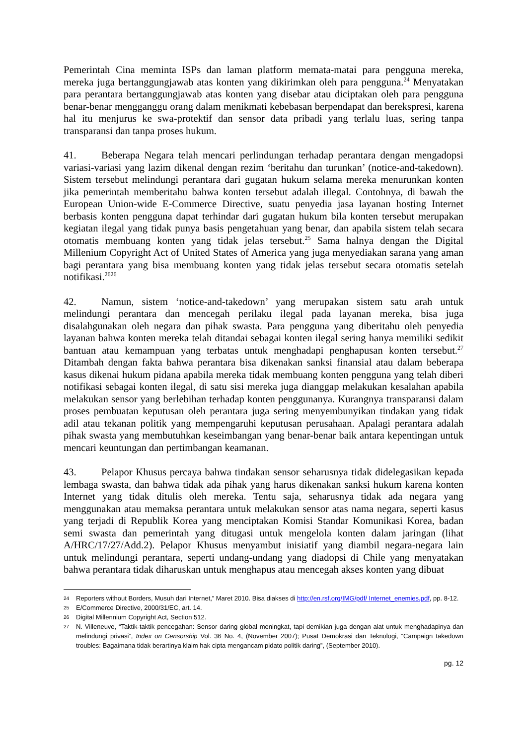Pemerintah Cina meminta ISPs dan laman platform memata-matai para pengguna mereka, mereka juga bertanggungjawab atas konten yang dikirimkan oleh para pengguna.<sup>24</sup> Menyatakan para perantara bertanggungjawab atas konten yang disebar atau diciptakan oleh para pengguna benar-benar mengganggu orang dalam menikmati kebebasan berpendapat dan berekspresi, karena hal itu menjurus ke swa-protektif dan sensor data pribadi yang terlalu luas, sering tanpa transparansi dan tanpa proses hukum.
41. Beberapa Negara telah mencari perlindungan terhadap perantara dengan mengadopsi variasi-variasi yang lazim dikenal dengan rezim ‘beritahu dan turunkan’ (notice-and-takedown). Sistem tersebut melindungi perantara dari gugatan hukum selama mereka menurunkan konten jika pemerintah memberitahu bahwa konten tersebut adalah illegal. Contohnya, di bawah the European Union-wide E-Commerce Directive, suatu penyedia jasa layanan hosting Internet berbasis konten pengguna dapat terhindar dari gugatan hukum bila konten tersebut merupakan kegiatan ilegal yang tidak punya basis pengetahuan yang benar, dan apabila sistem telah secara otomatis membuang konten yang tidak jelas tersebut.<sup>25</sup> Sama halnya dengan the Digital Millenium Copyright Act of United States of America yang juga menyediakan sarana yang aman bagi perantara yang bisa membuang konten yang tidak jelas tersebut secara otomatis setelah notifikasi.<sup>2626</sup>
42. Namun, sistem ‘notice-and-takedown’ yang merupakan sistem satu arah untuk melindungi perantara dan mencegah perilaku ilegal pada layanan mereka, bisa juga disalahgunakan oleh negara dan pihak swasta. Para pengguna yang diberitahu oleh penyedia layanan bahwa konten mereka telah ditandai sebagai konten ilegal sering hanya memiliki sedikit bantuan atau kemampuan yang terbatas untuk menghadapi penghapusan konten tersebut.<sup>27</sup> Ditambah dengan fakta bahwa perantara bisa dikenakan sanksi finansial atau dalam beberapa kasus dikenai hukum pidana apabila mereka tidak membuang konten pengguna yang telah diberi notifikasi sebagai konten ilegal, di satu sisi mereka juga dianggap melakukan kesalahan apabila melakukan sensor yang berlebihan terhadap konten penggunanya. Kurangnya transparansi dalam proses pembuatan keputusan oleh perantara juga sering menyembunyikan tindakan yang tidak adil atau tekanan politik yang mempengaruhi keputusan perusahaan. Apalagi perantara adalah pihak swasta yang membutuhkan keseimbangan yang benar-benar baik antara kepentingan untuk mencari keuntungan dan pertimbangan keamanan.
43. Pelapor Khusus percaya bahwa tindakan sensor seharusnya tidak didelegasikan kepada lembaga swasta, dan bahwa tidak ada pihak yang harus dikenakan sanksi hukum karena konten Internet yang tidak ditulis oleh mereka. Tentu saja, seharusnya tidak ada negara yang menggunakan atau memaksa perantara untuk melakukan sensor atas nama negara, seperti kasus yang terjadi di Republik Korea yang menciptakan Komisi Standar Komunikasi Korea, badan semi swasta dan pemerintah yang ditugasi untuk mengelola konten dalam jaringan (lihat A/HRC/17/27/Add.2). Pelapor Khusus menyambut inisiatif yang diambil negara-negara lain untuk melindungi perantara, seperti undang-undang yang diadopsi di Chile yang menyatakan bahwa perantara tidak diharuskan untuk menghapus atau mencegah akses konten yang dibuat
24 Reporters without Borders, Musuh dari Internet,” Maret 2010. Bisa diakses di http://en.rsf.org/IMG/pdf/ Internet_enemies.pdf, pp. 8-12.
25 E/Commerce Directive, 2000/31/EC, art. 14.
26 Digital Millennium Copyright Act, Section 512.
27 N. Villeneuve, “Taktik-taktik pencegahan: Sensor daring global meningkat, tapi demikian juga dengan alat untuk menghadapinya dan melindungi privasi”, Index on Censorship Vol. 36 No. 4, (November 2007); Pusat Demokrasi dan Teknologi, “Campaign takedown troubles: Bagaimana tidak berartinya klaim hak cipta mengancam pidato politik daring”, (September 2010).
pg. 12